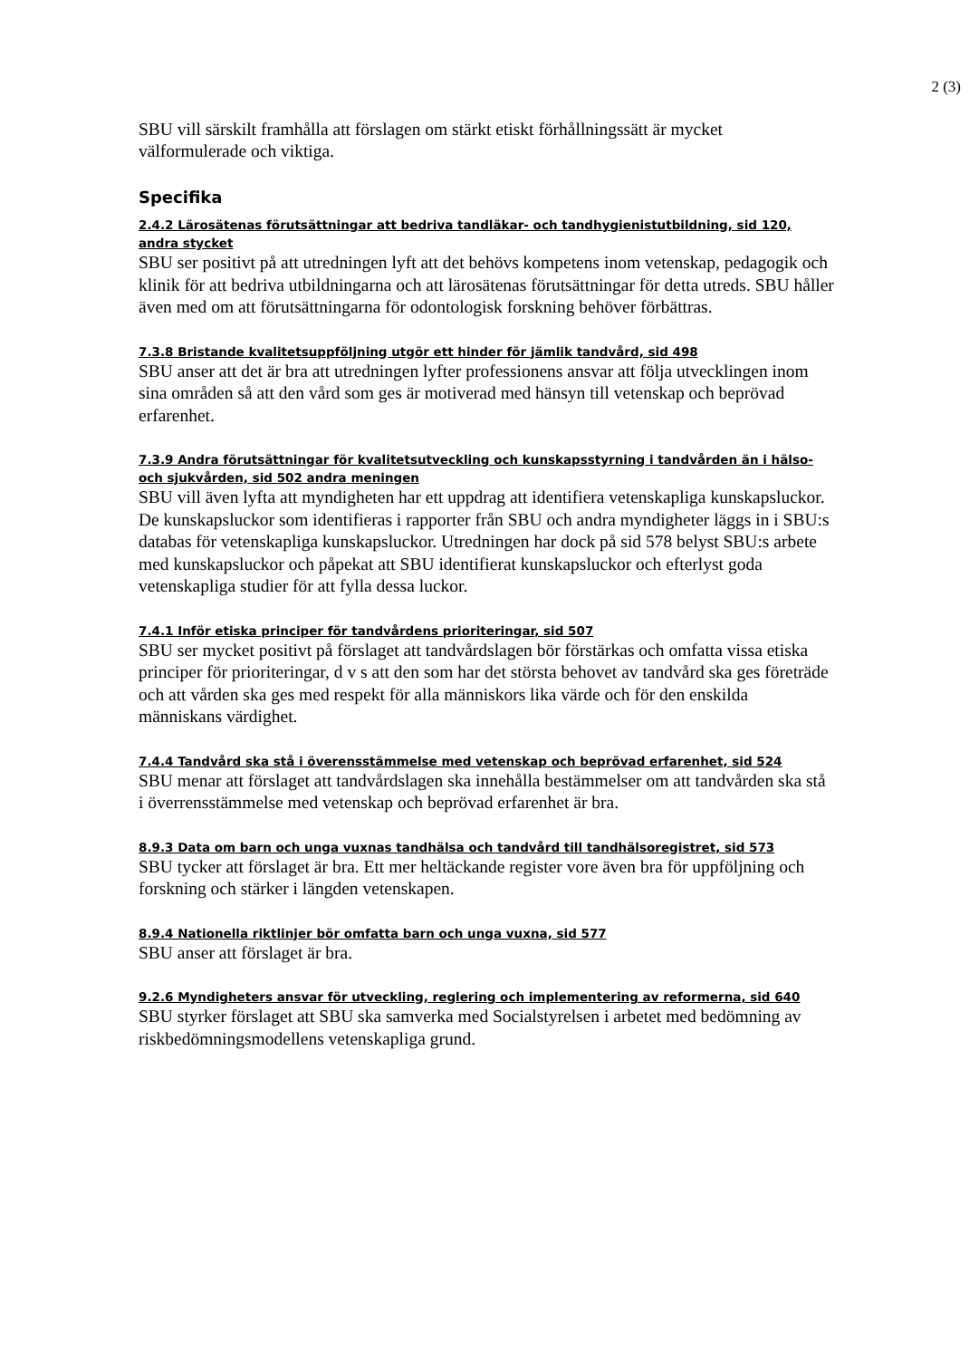2 (3)
SBU vill särskilt framhålla att förslagen om stärkt etiskt förhållningssätt är mycket välformulerade och viktiga.
Specifika
2.4.2 Lärosätenas förutsättningar att bedriva tandläkar- och tandhygienistutbildning, sid 120, andra stycket
SBU ser positivt på att utredningen lyft att det behövs kompetens inom vetenskap, pedagogik och klinik för att bedriva utbildningarna och att lärosätenas förutsättningar för detta utreds. SBU håller även med om att förutsättningarna för odontologisk forskning behöver förbättras.
7.3.8 Bristande kvalitetsuppföljning utgör ett hinder för jämlik tandvård, sid 498
SBU anser att det är bra att utredningen lyfter professionens ansvar att följa utvecklingen inom sina områden så att den vård som ges är motiverad med hänsyn till vetenskap och beprövad erfarenhet.
7.3.9 Andra förutsättningar för kvalitetsutveckling och kunskapsstyrning i tandvården än i hälso- och sjukvården, sid 502 andra meningen
SBU vill även lyfta att myndigheten har ett uppdrag att identifiera vetenskapliga kunskapsluckor. De kunskapsluckor som identifieras i rapporter från SBU och andra myndigheter läggs in i SBU:s databas för vetenskapliga kunskapsluckor. Utredningen har dock på sid 578 belyst SBU:s arbete med kunskapsluckor och påpekat att SBU identifierat kunskapsluckor och efterlyst goda vetenskapliga studier för att fylla dessa luckor.
7.4.1 Inför etiska principer för tandvårdens prioriteringar, sid 507
SBU ser mycket positivt på förslaget att tandvårdslagen bör förstärkas och omfatta vissa etiska principer för prioriteringar, d v s att den som har det största behovet av tandvård ska ges företräde och att vården ska ges med respekt för alla människors lika värde och för den enskilda människans värdighet.
7.4.4 Tandvård ska stå i överensstämmelse med vetenskap och beprövad erfarenhet, sid 524
SBU menar att förslaget att tandvårdslagen ska innehålla bestämmelser om att tandvården ska stå i överrensstämmelse med vetenskap och beprövad erfarenhet är bra.
8.9.3 Data om barn och unga vuxnas tandhälsa och tandvård till tandhälsoregistret, sid 573
SBU tycker att förslaget är bra. Ett mer heltäckande register vore även bra för uppföljning och forskning och stärker i längden vetenskapen.
8.9.4 Nationella riktlinjer bör omfatta barn och unga vuxna, sid 577
SBU anser att förslaget är bra.
9.2.6 Myndigheters ansvar för utveckling, reglering och implementering av reformerna, sid 640
SBU styrker förslaget att SBU ska samverka med Socialstyrelsen i arbetet med bedömning av riskbedömningsmodellens vetenskapliga grund.